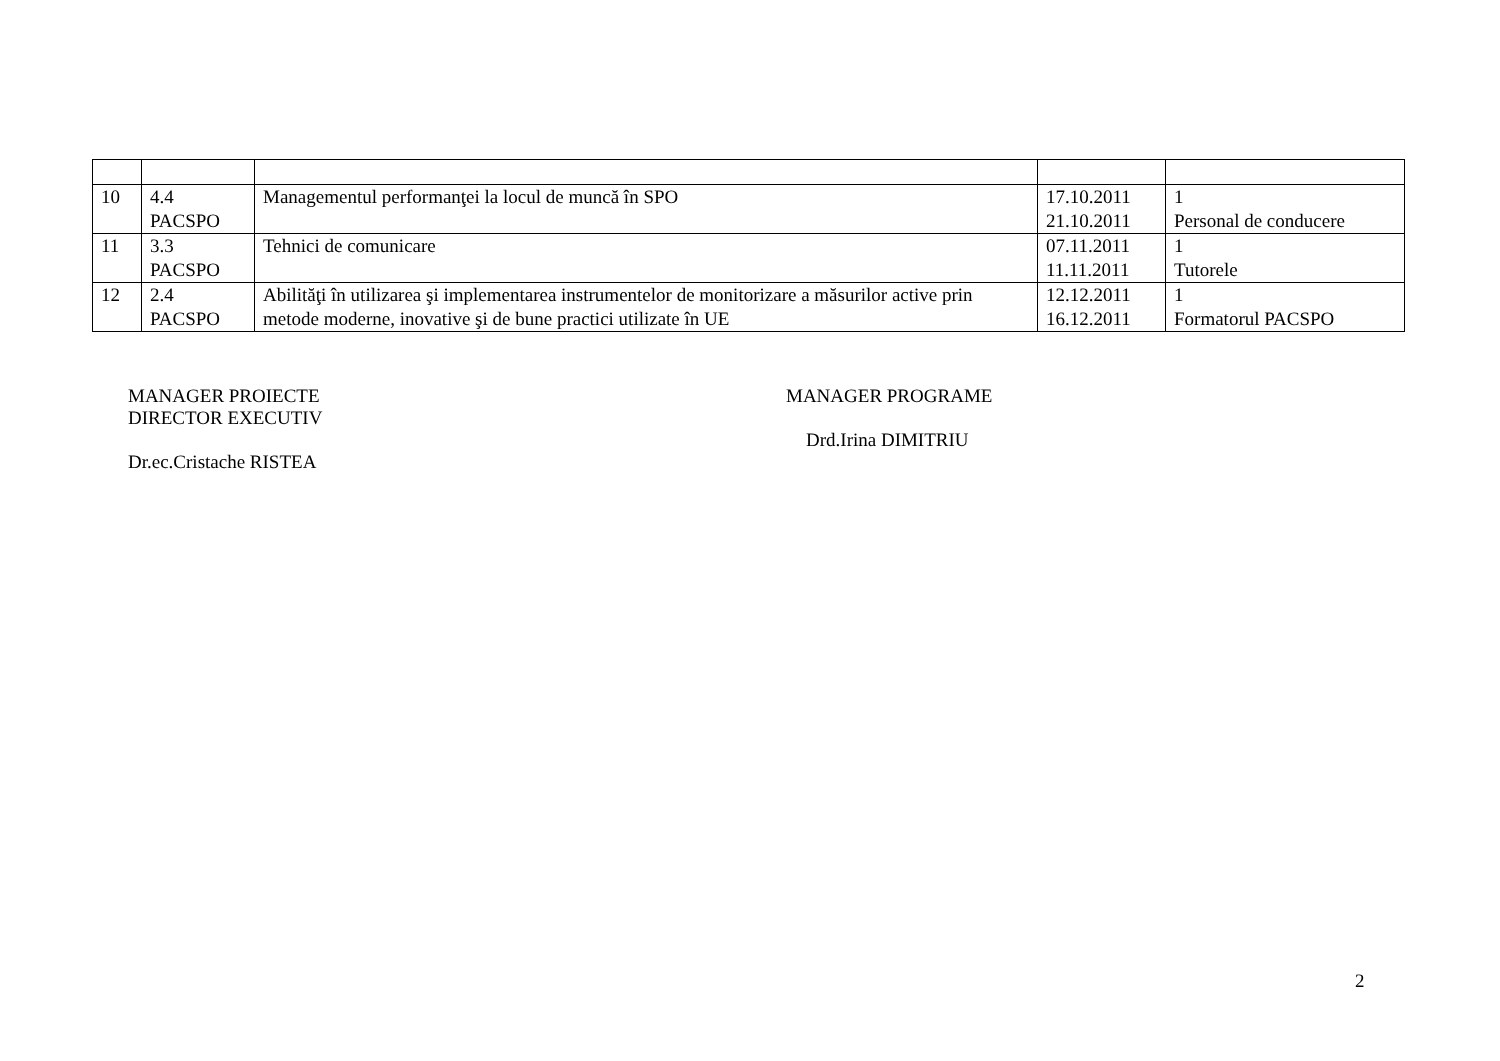| 10 | 4.4 PACSPO | Managementul performanţei la locul de muncă în SPO | 17.10.2011 21.10.2011 | 1 Personal de conducere |
| 11 | 3.3 PACSPO | Tehnici de comunicare | 07.11.2011 11.11.2011 | 1 Tutorele |
| 12 | 2.4 PACSPO | Abilităţi în utilizarea şi implementarea instrumentelor de monitorizare a măsurilor active prin metode moderne, inovative şi de bune practici utilizate în UE | 12.12.2011 16.12.2011 | 1 Formatorul PACSPO |
MANAGER PROIECTE
DIRECTOR EXECUTIV
Dr.ec.Cristache RISTEA
MANAGER PROGRAME
Drd.Irina DIMITRIU
2